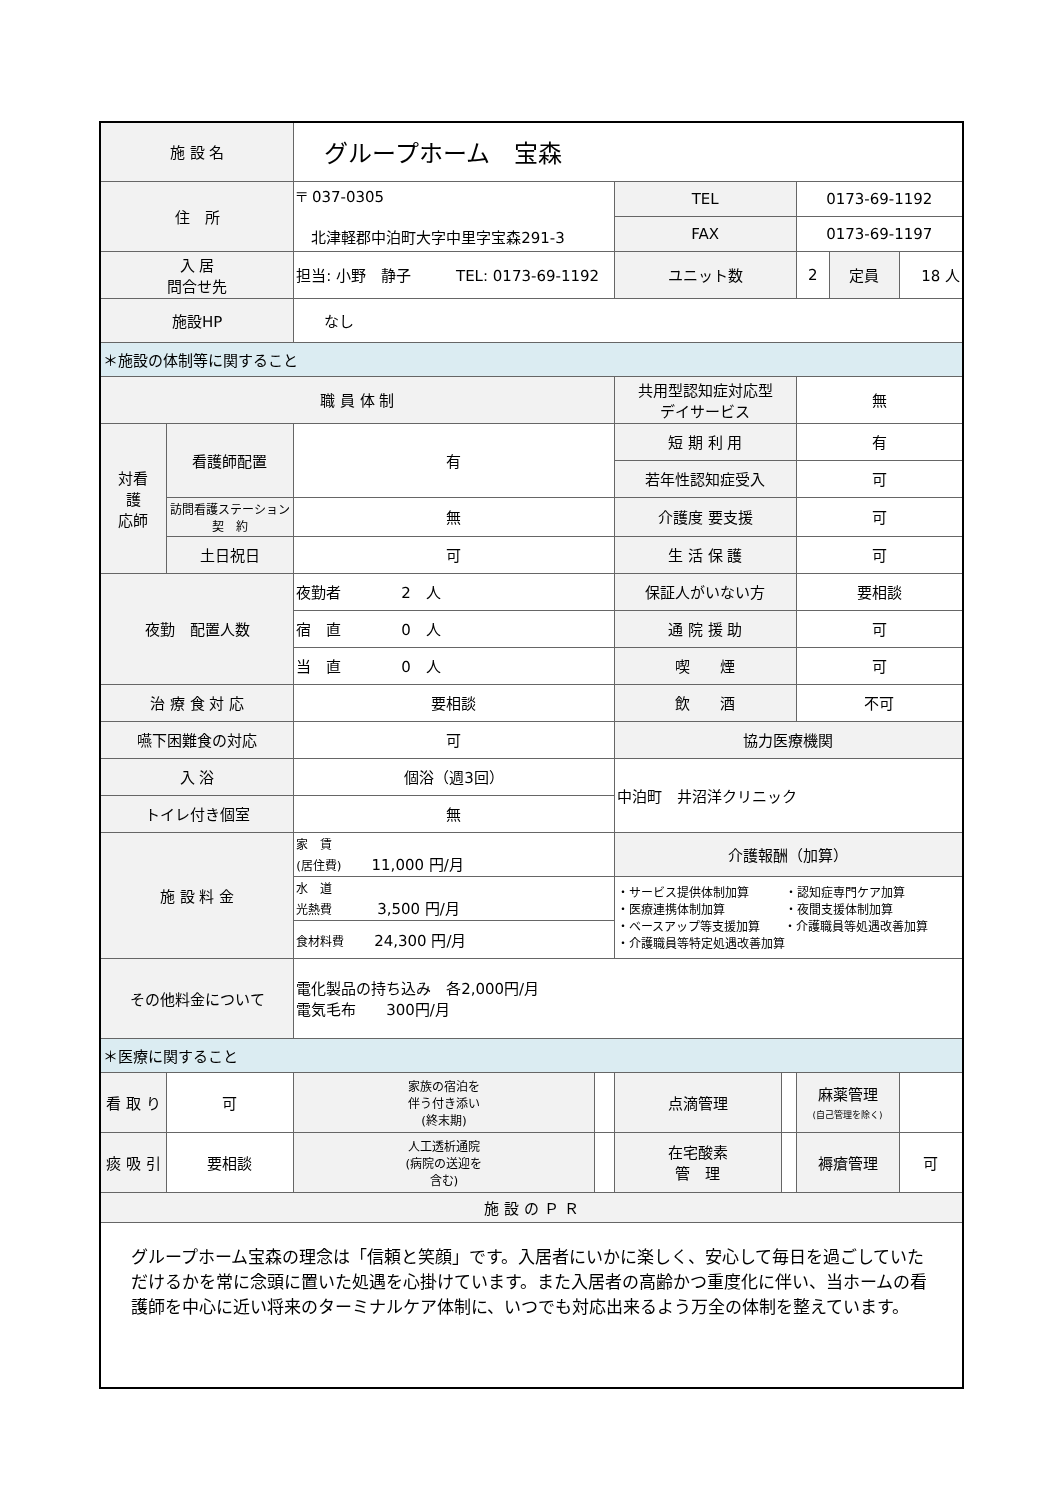| 施 設 名 | | グループホーム 宝森 | | | | | | | |
| 住 所 | | 〒 037-0305 北津軽郡中泊町大字中里字宝森291-3 | | | TEL | | 0173-69-1192 | | |
| | | | | | FAX | | 0173-69-1197 | | |
| 入 居 問合せ先 | | 担当: 小野 静子 TEL: 0173-69-1192 | | | ユニット数 | | 2 | 定員 | 18 人 |
| 施設HP | | なし | | | | | | | |
| ＊施設の体制等に関すること | | | | | | | | | |
| 職 員 体 制 | | | | | 共用型認知症対応型 デイサービス | | 無 | | |
| 対看 護 応師 | 看護師配置 | 有 | | | 短 期 利 用 | | 有 | | |
| | | | | | 若年性認知症受入 | | 可 | | |
| | 訪問看護ステーション 契 約 | 無 | | | 介護度 要支援 | | 可 | | |
| | 土日祝日 | 可 | | | 生 活 保 護 | | 可 | | |
| 夜勤 配置人数 | | 夜勤者 2 人 | | | 保証人がいない方 | | 要相談 | | |
| | | 宿 直 0 人 | | | 通 院 援 助 | | 可 | | |
| | | 当 直 0 人 | | | 喫 煙 | | 可 | | |
| 治 療 食 対 応 | | 要相談 | | | 飲 酒 | | 不可 | | |
| 嚥下困難食の対応 | | 可 | | | 協力医療機関 | | | | |
| 入 浴 | | 個浴（週3回） | | | 中泊町 井沼洋クリニック | | | | |
| トイレ付き個室 | | 無 | | | | | | | |
| 施 設 料 金 | | 家 賃 (居住費) 11,000 円/月 | | | 介護報酬（加算） | | | | |
| | | 水 道 光熱費 3,500 円/月 | | | ・サービス提供体制加算 ・認知症専門ケア加算 ・医療連携体制加算 ・夜間支援体制加算 ・ベースアップ等支援加算 ・介護職員等処遇改善加算 ・介護職員等特定処遇改善加算 | | | | |
| | | 食材料費 24,300 円/月 | | | | | | | |
| その他料金について | | 電化製品の持ち込み 各2,000円/月 電気毛布 300円/月 | | | | | | | |
| ＊医療に関すること | | | | | | | | | |
| 看 取 り | 可 | | 家族の宿泊を 伴う付き添い (終末期) | | 点滴管理 | | 麻薬管理 (自己管理を除く) | | |
| 痰 吸 引 | 要相談 | | 人工透析通院 (病院の送迎を 含む) | | 在宅酸素 管 理 | | 褥瘡管理 | | 可 |
| 施 設 の Ｐ Ｒ | | | | | | | | | |
| グループホーム宝森の理念は「信頼と笑顔」です。入居者にいかに楽しく、安心して毎日を過ごしていただけるかを常に念頭に置いた処遇を心掛けています。また入居者の高齢かつ重度化に伴い、当ホームの看護師を中心に近い将来のターミナルケア体制に、いつでも対応出来るよう万全の体制を整えています。 | | | | | | | | | |